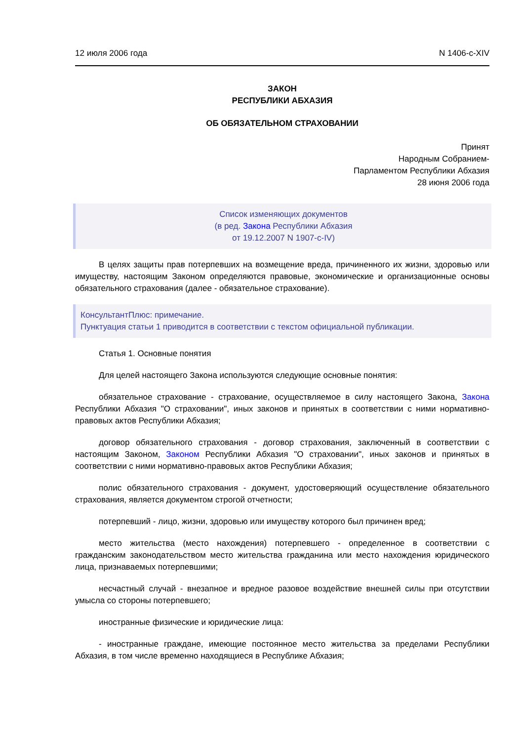12 июля 2006 года N 1406-с-XIV
ЗАКОН
РЕСПУБЛИКИ АБХАЗИЯ
ОБ ОБЯЗАТЕЛЬНОМ СТРАХОВАНИИ
Принят
Народным Собранием-
Парламентом Республики Абхазия
28 июня 2006 года
Список изменяющих документов
(в ред. Закона Республики Абхазия
от 19.12.2007 N 1907-с-IV)
В целях защиты прав потерпевших на возмещение вреда, причиненного их жизни, здоровью или имуществу, настоящим Законом определяются правовые, экономические и организационные основы обязательного страхования (далее - обязательное страхование).
КонсультантПлюс: примечание.
Пунктуация статьи 1 приводится в соответствии с текстом официальной публикации.
Статья 1. Основные понятия
Для целей настоящего Закона используются следующие основные понятия:
обязательное страхование - страхование, осуществляемое в силу настоящего Закона, Закона Республики Абхазия "О страховании", иных законов и принятых в соответствии с ними нормативно-правовых актов Республики Абхазия;
договор обязательного страхования - договор страхования, заключенный в соответствии с настоящим Законом, Законом Республики Абхазия "О страховании", иных законов и принятых в соответствии с ними нормативно-правовых актов Республики Абхазия;
полис обязательного страхования - документ, удостоверяющий осуществление обязательного страхования, является документом строгой отчетности;
потерпевший - лицо, жизни, здоровью или имуществу которого был причинен вред;
место жительства (место нахождения) потерпевшего - определенное в соответствии с гражданским законодательством место жительства гражданина или место нахождения юридического лица, признаваемых потерпевшими;
несчастный случай - внезапное и вредное разовое воздействие внешней силы при отсутствии умысла со стороны потерпевшего;
иностранные физические и юридические лица:
- иностранные граждане, имеющие постоянное место жительства за пределами Республики Абхазия, в том числе временно находящиеся в Республике Абхазия;